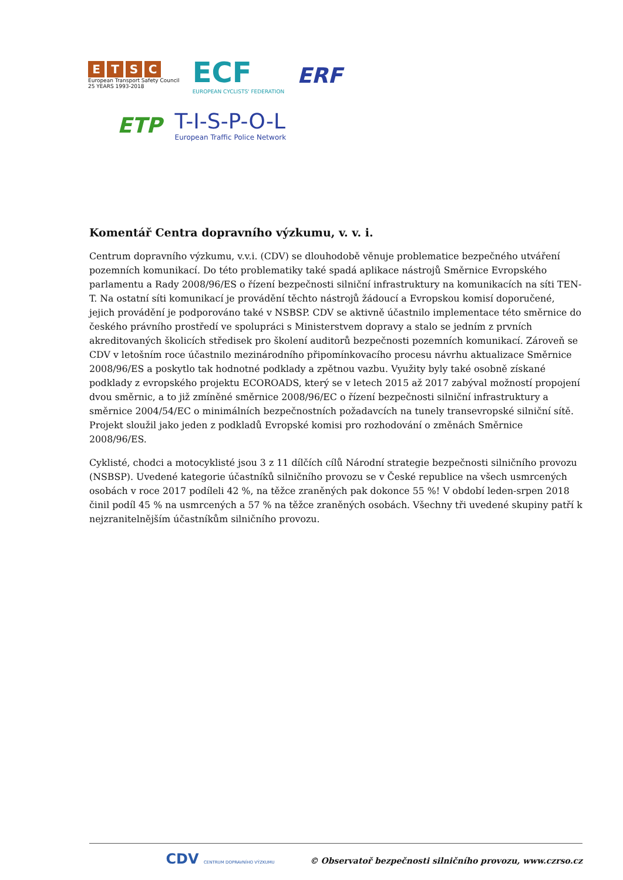ETSC
European Transport Safety Council
25 YEARS 1993-2018
ECF
EUROPEAN CYCLISTS' FEDERATION
ERF
ETP
T-I-S-P-O-L
European Traffic Police Network
Komentář Centra dopravního výzkumu, v. v. i.
Centrum dopravního výzkumu, v.v.i. (CDV) se dlouhodobě věnuje problematice bezpečného utváření pozemních komunikací. Do této problematiky také spadá aplikace nástrojů Směrnice Evropského parlamentu a Rady 2008/96/ES o řízení bezpečnosti silniční infrastruktury na komunikacích na síti TEN-T. Na ostatní síti komunikací je provádění těchto nástrojů žádoucí a Evropskou komisí doporučené, jejich provádění je podporováno také v NSBSP. CDV se aktivně účastnilo implementace této směrnice do českého právního prostředí ve spolupráci s Ministerstvem dopravy a stalo se jedním z prvních akreditovaných školicích středisek pro školení auditorů bezpečnosti pozemních komunikací. Zároveň se CDV v letošním roce účastnilo mezinárodního připomínkovacího procesu návrhu aktualizace Směrnice 2008/96/ES a poskytlo tak hodnotné podklady a zpětnou vazbu. Využity byly také osobně získané podklady z evropského projektu ECOROADS, který se v letech 2015 až 2017 zabýval možností propojení dvou směrnic, a to již zmíněné směrnice 2008/96/EC o řízení bezpečnosti silniční infrastruktury a směrnice 2004/54/EC o minimálních bezpečnostních požadavcích na tunely transevropské silniční sítě. Projekt sloužil jako jeden z podkladů Evropské komisi pro rozhodování o změnách Směrnice 2008/96/ES.
Cyklisté, chodci a motocyklisté jsou 3 z 11 dílčích cílů Národní strategie bezpečnosti silničního provozu (NSBSP). Uvedené kategorie účastníků silničního provozu se v České republice na všech usmrcených osobách v roce 2017 podíleli 42 %, na těžce zraněných pak dokonce 55 %! V období leden-srpen 2018 činil podíl 45 % na usmrcených a 57 % na těžce zraněných osobách. Všechny tři uvedené skupiny patří k nejzranitelnějším účastníkům silničního provozu.
CDV CENTRUM DOPRAVNÍHO VÝZKUMU © Observatoř bezpečnosti silničního provozu, www.czrso.cz